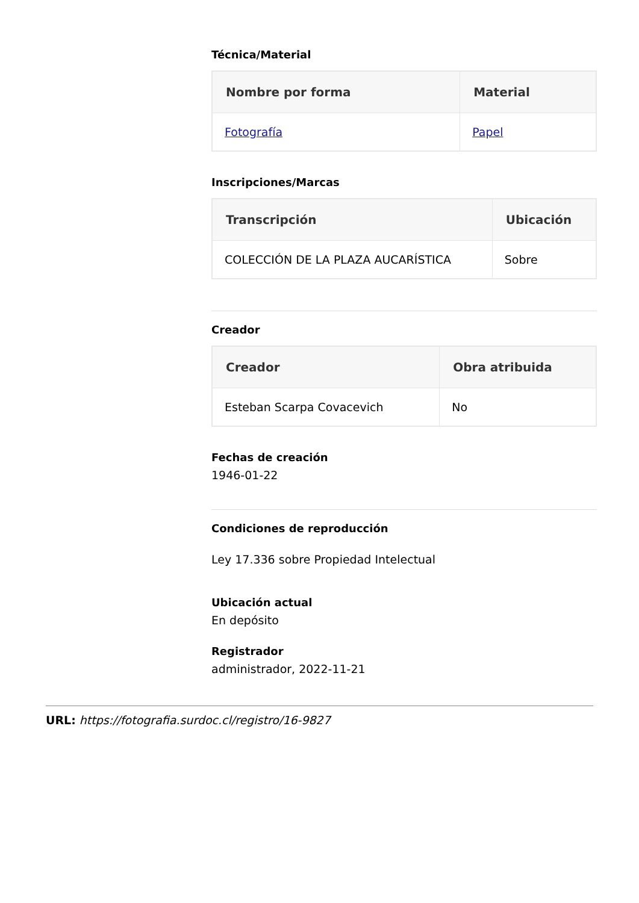Técnica/Material
| Nombre por forma | Material |
| --- | --- |
| Fotografía | Papel |
Inscripciones/Marcas
| Transcripción | Ubicación |
| --- | --- |
| COLECCIÓN DE LA PLAZA AUCARÍSTICA | Sobre |
Creador
| Creador | Obra atribuida |
| --- | --- |
| Esteban Scarpa Covacevich | No |
Fechas de creación
1946-01-22
Condiciones de reproducción
Ley 17.336 sobre Propiedad Intelectual
Ubicación actual
En depósito
Registrador
administrador, 2022-11-21
URL: https://fotografia.surdoc.cl/registro/16-9827